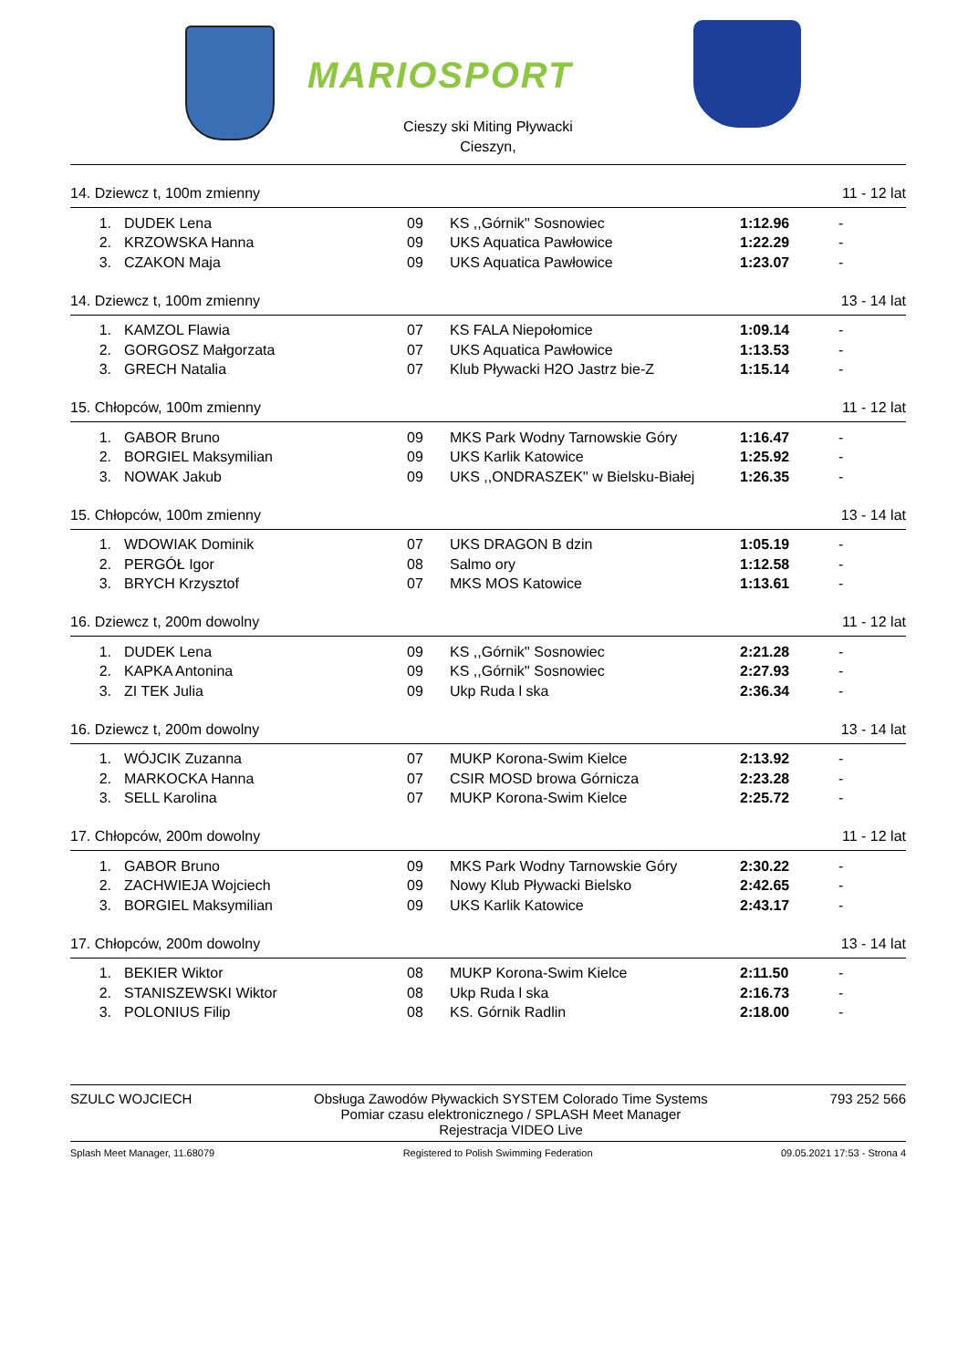MARIOSPORT
Cieszy ski Miting Pływacki
Cieszyn,
14. Dziewcz t, 100m zmienny 11 - 12 lat
| 1. | DUDEK Lena | 09 | KS ,,Górnik'' Sosnowiec | 1:12.96 | - |
| 2. | KRZOWSKA Hanna | 09 | UKS Aquatica Pawłowice | 1:22.29 | - |
| 3. | CZAKON Maja | 09 | UKS Aquatica Pawłowice | 1:23.07 | - |
14. Dziewcz t, 100m zmienny 13 - 14 lat
| 1. | KAMZOL Flawia | 07 | KS FALA Niepołomice | 1:09.14 | - |
| 2. | GORGOSZ Małgorzata | 07 | UKS Aquatica Pawłowice | 1:13.53 | - |
| 3. | GRECH Natalia | 07 | Klub Pływacki H2O Jastrz bie-Z | 1:15.14 | - |
15. Chłopców, 100m zmienny 11 - 12 lat
| 1. | GABOR Bruno | 09 | MKS Park Wodny Tarnowskie Góry | 1:16.47 | - |
| 2. | BORGIEL Maksymilian | 09 | UKS Karlik Katowice | 1:25.92 | - |
| 3. | NOWAK Jakub | 09 | UKS ,,ONDRASZEK'' w Bielsku-Białej | 1:26.35 | - |
15. Chłopców, 100m zmienny 13 - 14 lat
| 1. | WDOWIAK Dominik | 07 | UKS DRAGON B dzin | 1:05.19 | - |
| 2. | PERGÓŁ Igor | 08 | Salmo ory | 1:12.58 | - |
| 3. | BRYCH Krzysztof | 07 | MKS MOS Katowice | 1:13.61 | - |
16. Dziewcz t, 200m dowolny 11 - 12 lat
| 1. | DUDEK Lena | 09 | KS ,,Górnik'' Sosnowiec | 2:21.28 | - |
| 2. | KAPKA Antonina | 09 | KS ,,Górnik'' Sosnowiec | 2:27.93 | - |
| 3. | ZI TEK Julia | 09 | Ukp Ruda l ska | 2:36.34 | - |
16. Dziewcz t, 200m dowolny 13 - 14 lat
| 1. | WÓJCIK Zuzanna | 07 | MUKP Korona-Swim Kielce | 2:13.92 | - |
| 2. | MARKOCKA Hanna | 07 | CSIR MOSD browa Górnicza | 2:23.28 | - |
| 3. | SELL Karolina | 07 | MUKP Korona-Swim Kielce | 2:25.72 | - |
17. Chłopców, 200m dowolny 11 - 12 lat
| 1. | GABOR Bruno | 09 | MKS Park Wodny Tarnowskie Góry | 2:30.22 | - |
| 2. | ZACHWIEJA Wojciech | 09 | Nowy Klub Pływacki Bielsko | 2:42.65 | - |
| 3. | BORGIEL Maksymilian | 09 | UKS Karlik Katowice | 2:43.17 | - |
17. Chłopców, 200m dowolny 13 - 14 lat
| 1. | BEKIER Wiktor | 08 | MUKP Korona-Swim Kielce | 2:11.50 | - |
| 2. | STANISZEWSKI Wiktor | 08 | Ukp Ruda l ska | 2:16.73 | - |
| 3. | POLONIUS Filip | 08 | KS. Górnik Radlin | 2:18.00 | - |
SZULC WOJCIECH Obsługa Zawodów Pływackich SYSTEM Colorado Time Systems
Pomiar czasu elektronicznego / SPLASH Meet Manager
Rejestracja VIDEO Live 793 252 566
Splash Meet Manager, 11.68079 Registered to Polish Swimming Federation 09.05.2021 17:53 - Strona 4